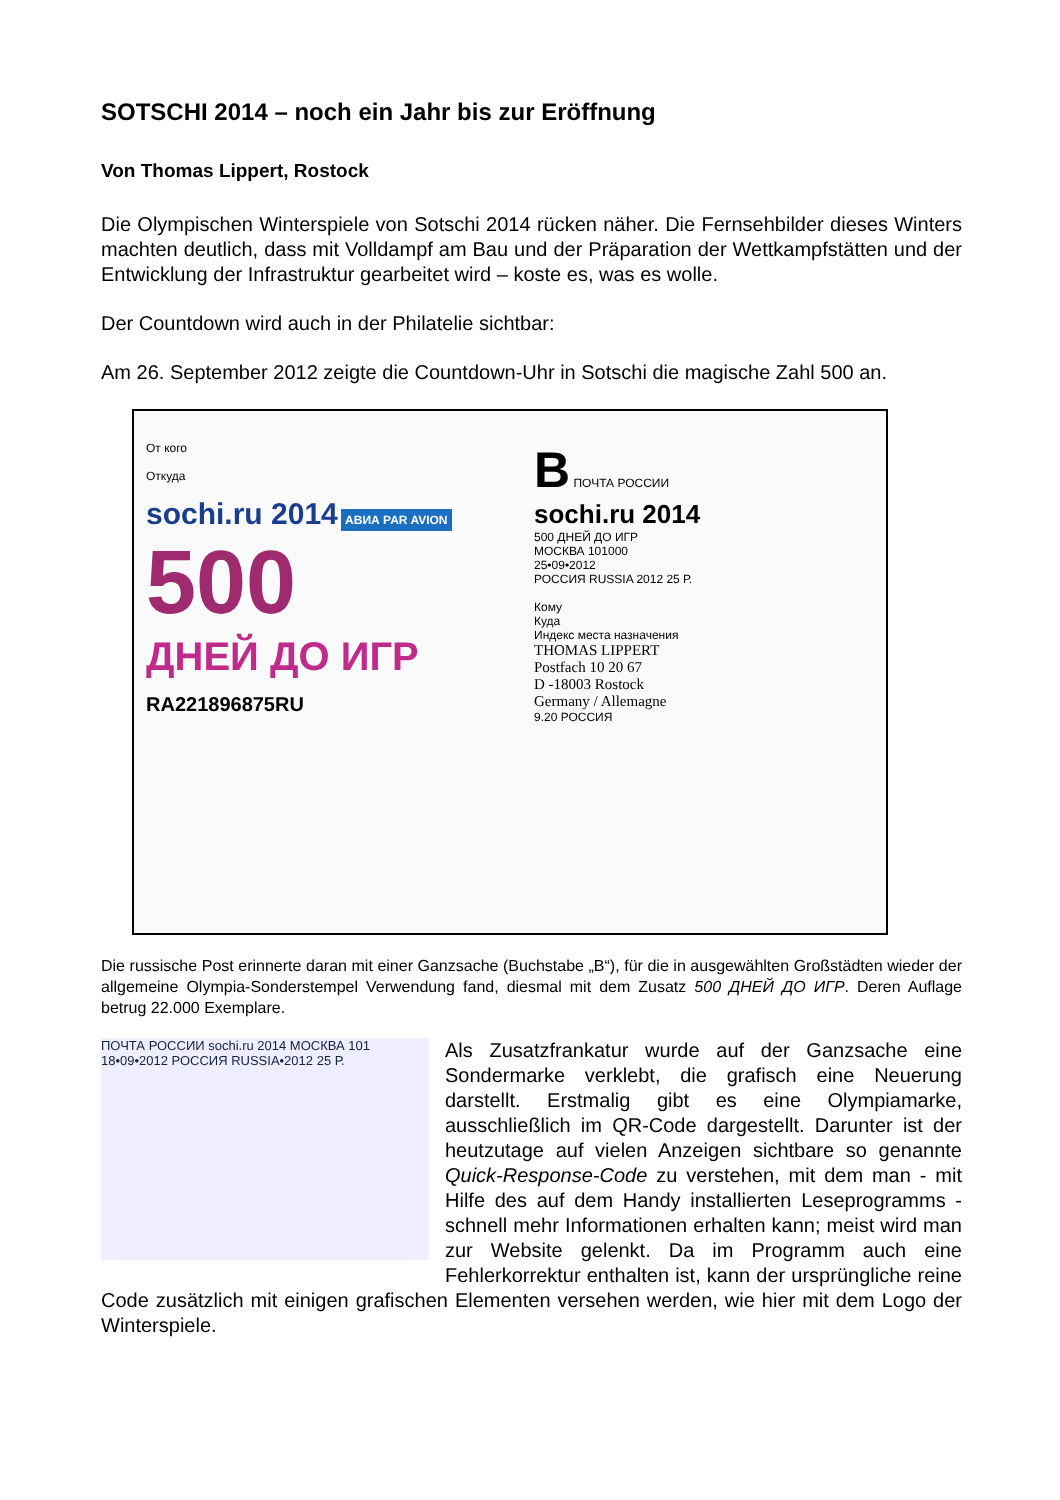SOTSCHI 2014 – noch ein Jahr bis zur Eröffnung
Von Thomas Lippert, Rostock
Die Olympischen Winterspiele von Sotschi 2014 rücken näher. Die Fernsehbilder dieses Winters machten deutlich, dass mit Volldampf am Bau und der Präparation der Wettkampfstätten und der Entwicklung der Infrastruktur gearbeitet wird – koste es, was es wolle.
Der Countdown wird auch in der Philatelie sichtbar:
Am 26. September 2012 zeigte die Countdown-Uhr in Sotschi die magische Zahl 500 an.
От кого
Откуда
sochi.ru 2014 АВИА PAR AVION
500
ДНЕЙ ДО ИГР
RA221896875RU
B ПОЧТА РОССИИ
sochi.ru 2014
500 ДНЕЙ ДО ИГР
МОСКВА 101000
25•09•2012
РОССИЯ RUSSIA 2012 25 Р.
Кому
Куда
Индекс места назначения
THOMAS LIPPERT
Postfach 10 20 67
D -18003 Rostock
Germany / Allemagne
9.20 РОССИЯ
Die russische Post erinnerte daran mit einer Ganzsache (Buchstabe „B“), für die in ausgewählten Großstädten wieder der allgemeine Olympia-Sonderstempel Verwendung fand, diesmal mit dem Zusatz 500 ДНЕЙ ДО ИГР. Deren Auflage betrug 22.000 Exemplare.
ПОЧТА РОССИИ sochi.ru 2014 МОСКВА 101 18•09•2012 РОССИЯ RUSSIA•2012 25 Р.
Als Zusatzfrankatur wurde auf der Ganzsache eine Sondermarke verklebt, die grafisch eine Neuerung darstellt. Erstmalig gibt es eine Olympiamarke, ausschließlich im QR-Code dargestellt. Darunter ist der heutzutage auf vielen Anzeigen sichtbare so genannte Quick-Response-Code zu verstehen, mit dem man - mit Hilfe des auf dem Handy installierten Leseprogramms - schnell mehr Informationen erhalten kann; meist wird man zur Website gelenkt. Da im Programm auch eine Fehlerkorrektur enthalten ist, kann der ursprüngliche reine Code zusätzlich mit einigen grafischen Elementen versehen werden, wie hier mit dem Logo der Winterspiele.